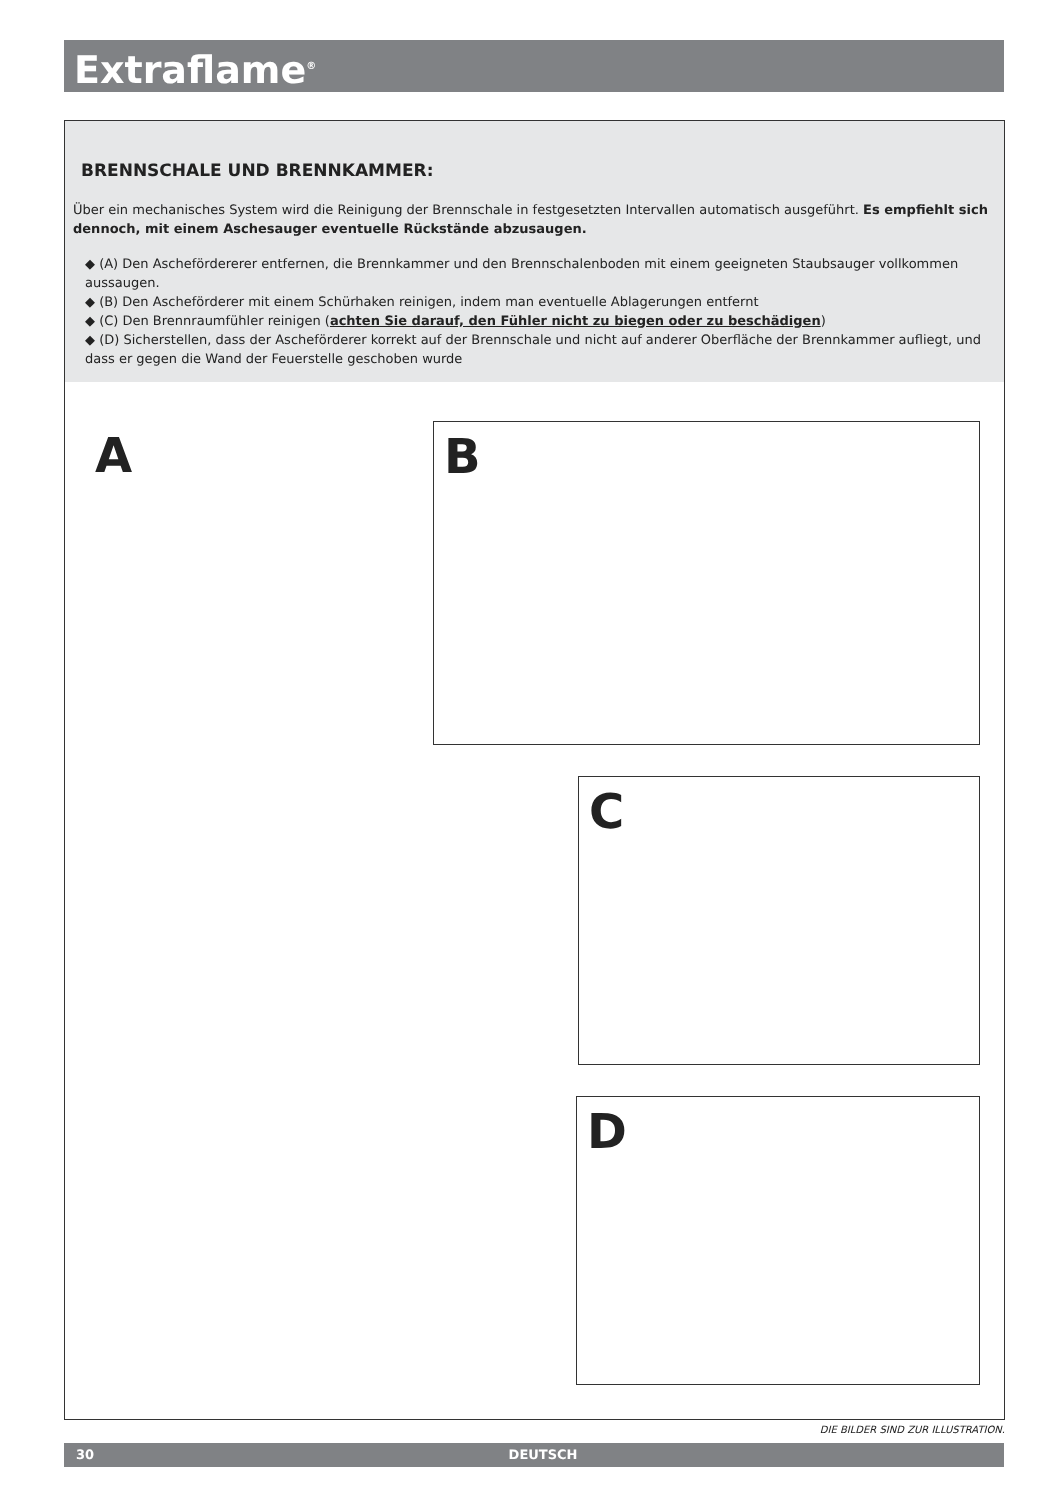Extraflame<sup>®</sup>
BRENNSCHALE UND BRENNKAMMER:
Über ein mechanisches System wird die Reinigung der Brennschale in festgesetzten Intervallen automatisch ausgeführt. Es empfiehlt sich dennoch, mit einem Aschesauger eventuelle Rückstände abzusaugen.
◆ (A) Den Aschefördererer entfernen, die Brennkammer und den Brennschalenboden mit einem geeigneten Staubsauger vollkommen aussaugen.
◆ (B) Den Ascheförderer mit einem Schürhaken reinigen, indem man eventuelle Ablagerungen entfernt
◆ (C) Den Brennraumfühler reinigen (achten Sie darauf, den Fühler nicht zu biegen oder zu beschädigen)
◆ (D) Sicherstellen, dass der Ascheförderer korrekt auf der Brennschale und nicht auf anderer Oberfläche der Brennkammer aufliegt, und dass er gegen die Wand der Feuerstelle geschoben wurde
A B
C
D
DIE BILDER SIND ZUR ILLUSTRATION.
30 DEUTSCH